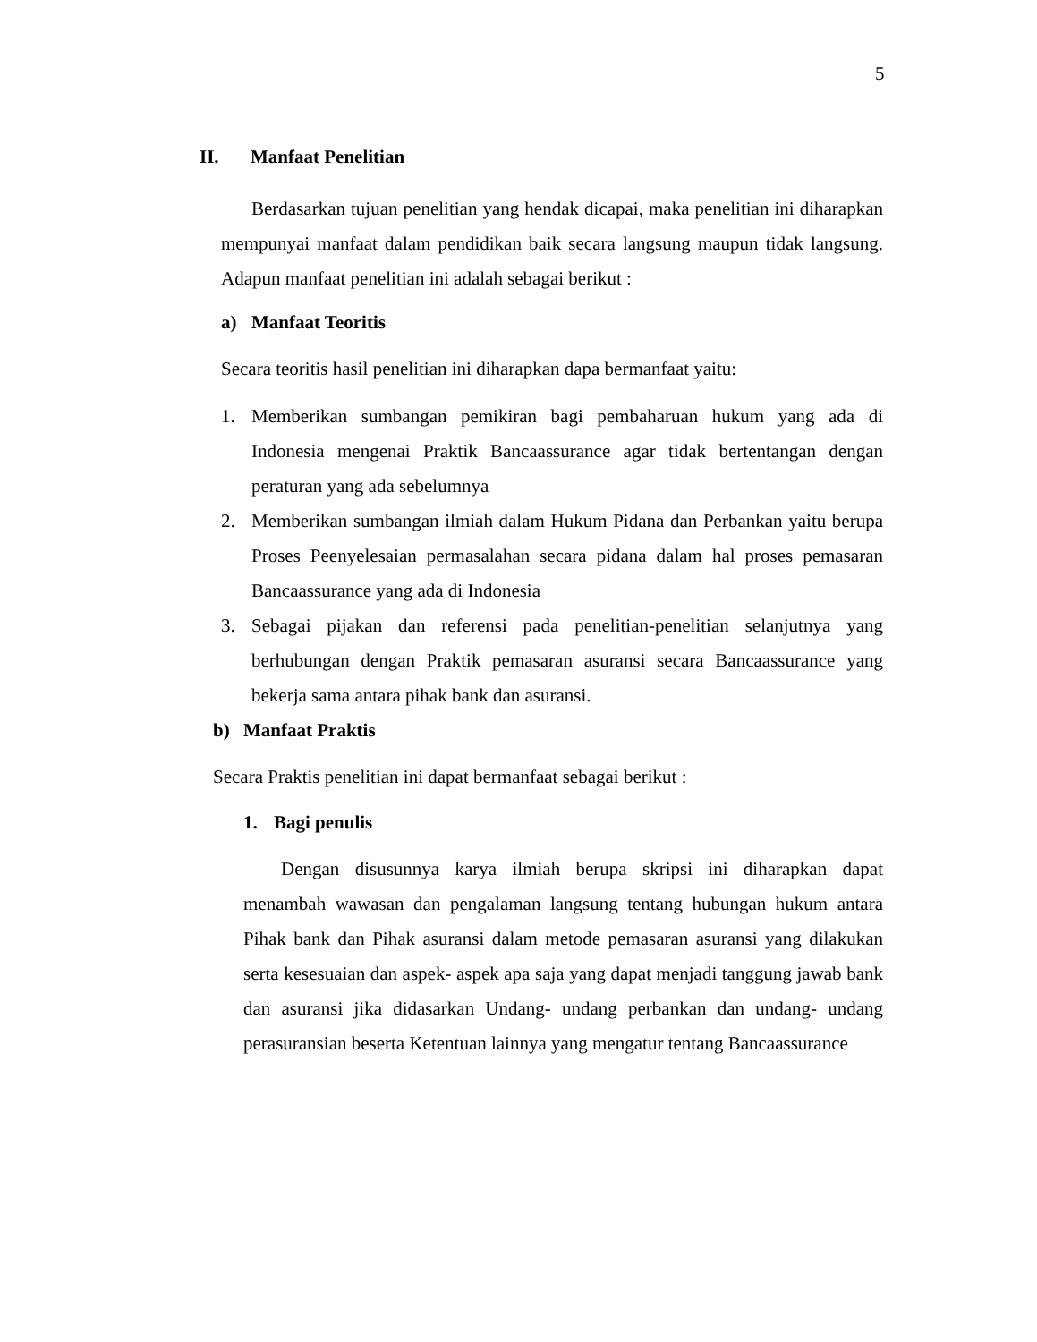5
II. Manfaat Penelitian
Berdasarkan tujuan penelitian yang hendak dicapai, maka penelitian ini diharapkan mempunyai manfaat dalam pendidikan baik secara langsung maupun tidak langsung. Adapun manfaat penelitian ini adalah sebagai berikut :
a) Manfaat Teoritis
Secara teoritis hasil penelitian ini diharapkan dapa bermanfaat yaitu:
1. Memberikan sumbangan pemikiran bagi pembaharuan hukum yang ada di Indonesia mengenai Praktik Bancaassurance agar tidak bertentangan dengan peraturan yang ada sebelumnya
2. Memberikan sumbangan ilmiah dalam Hukum Pidana dan Perbankan yaitu berupa Proses Peenyelesaian permasalahan secara pidana dalam hal proses pemasaran Bancaassurance yang ada di Indonesia
3. Sebagai pijakan dan referensi pada penelitian-penelitian selanjutnya yang berhubungan dengan Praktik pemasaran asuransi secara Bancaassurance yang bekerja sama antara pihak bank dan asuransi.
b) Manfaat Praktis
Secara Praktis penelitian ini dapat bermanfaat sebagai berikut :
1. Bagi penulis
Dengan disusunnya karya ilmiah berupa skripsi ini diharapkan dapat menambah wawasan dan pengalaman langsung tentang hubungan hukum antara Pihak bank dan Pihak asuransi dalam metode pemasaran asuransi yang dilakukan serta kesesuaian dan aspek- aspek apa saja yang dapat menjadi tanggung jawab bank dan asuransi jika didasarkan Undang- undang perbankan dan undang- undang perasuransian beserta Ketentuan lainnya yang mengatur tentang Bancaassurance